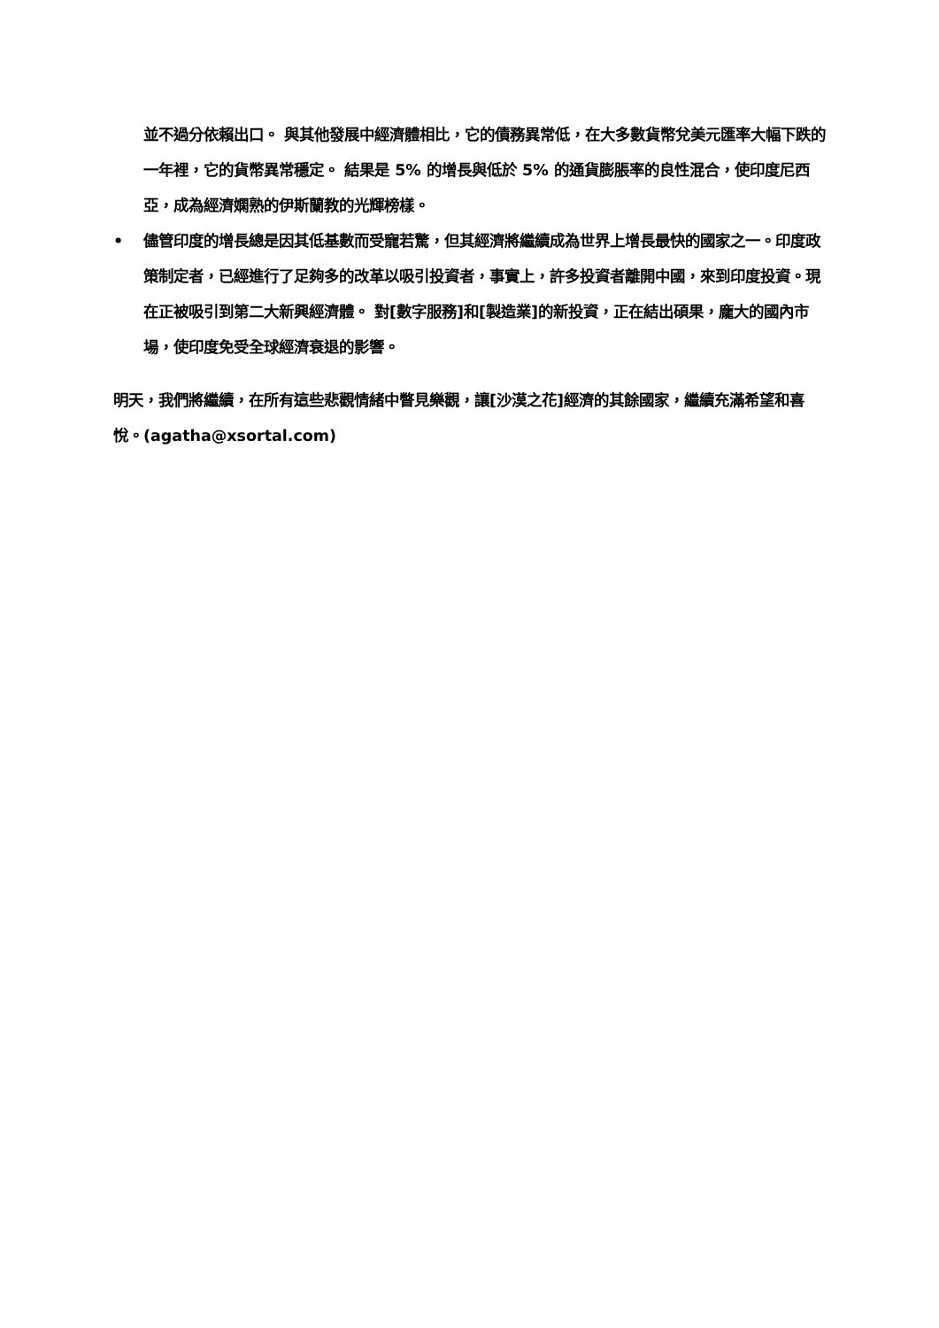並不過分依賴出口。 與其他發展中經濟體相比，它的債務異常低，在大多數貨幣兌美元匯率大幅下跌的一年裡，它的貨幣異常穩定。 結果是 5% 的增長與低於 5% 的通貨膨脹率的良性混合，使印度尼西亞，成為經濟嫻熟的伊斯蘭教的光輝榜樣。
• 儘管印度的增長總是因其低基數而受寵若驚，但其經濟將繼續成為世界上增長最快的國家之一。印度政策制定者，已經進行了足夠多的改革以吸引投資者，事實上，許多投資者離開中國，來到印度投資。現在正被吸引到第二大新興經濟體。 對[數字服務]和[製造業]的新投資，正在結出碩果，龐大的國內市場，使印度免受全球經濟衰退的影響。
明天，我們將繼續，在所有這些悲觀情緒中瞥見樂觀，讓[沙漠之花]經濟的其餘國家，繼續充滿希望和喜悅。(agatha@xsortal.com)